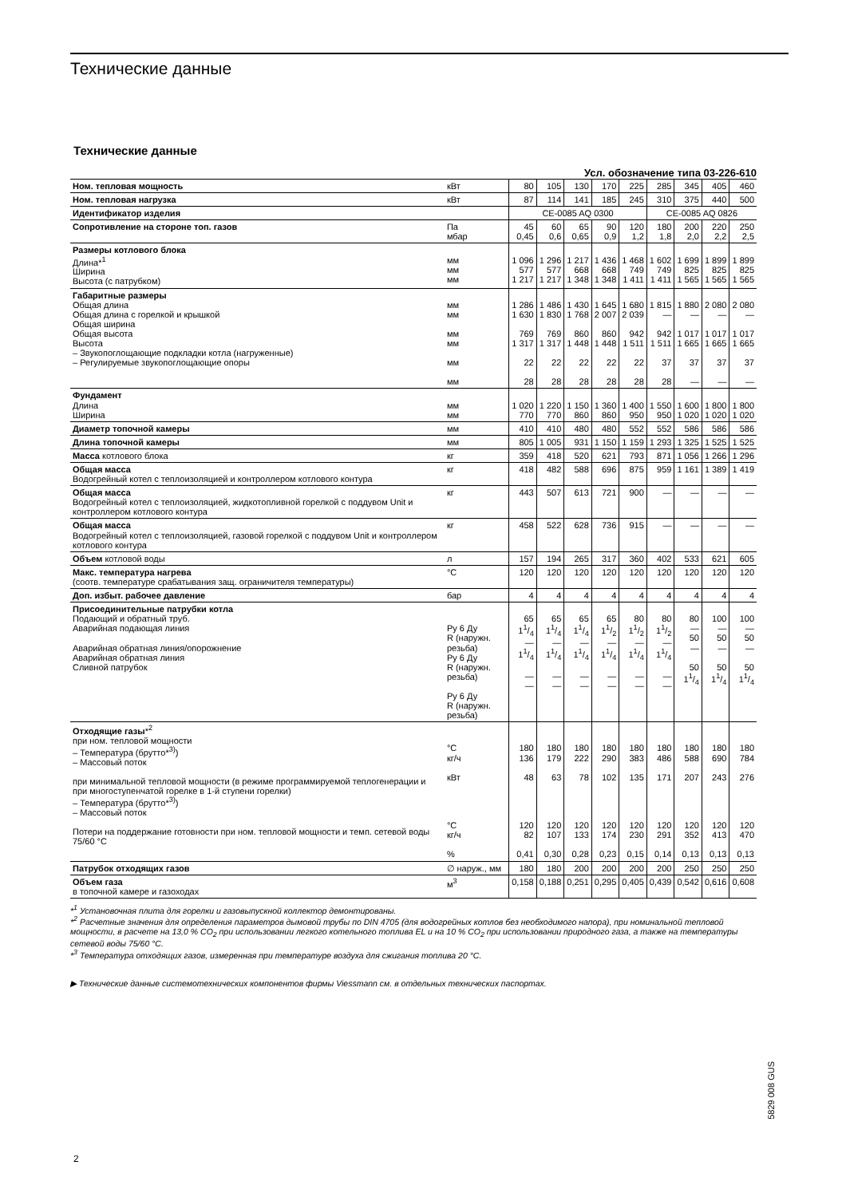Технические данные
Технические данные
Усл. обозначение типа 03-226-610
| Ном. тепловая мощность | кВт | 80 | 105 | 130 | 170 | 225 | 285 | 345 | 405 | 460 |
| Ном. тепловая нагрузка | кВт | 87 | 114 | 141 | 185 | 245 | 310 | 375 | 440 | 500 |
| Идентификатор изделия | | CE-0085 AQ 0300 | | | | | CE-0085 AQ 0826 | | | |
| Сопротивление на стороне топ. газов | Па мбар | 45 0,45 | 60 0,6 | 65 0,65 | 90 0,9 | 120 1,2 | 180 1,8 | 200 2,0 | 220 2,2 | 250 2,5 |
| Размеры котлового блока Длина*<sup>1</sup> Ширина Высота (с патрубком) | мм мм мм | 1 096 577 1 217 | 1 296 577 1 217 | 1 217 668 1 348 | 1 436 668 1 348 | 1 468 749 1 411 | 1 602 749 1 411 | 1 699 825 1 565 | 1 899 825 1 565 | 1 899 825 1 565 |
| Габаритные размеры Общая длина Общая длина с горелкой и крышкой Общая ширина Общая высота Высота – Звукопоглощающие подкладки котла (нагруженные) – Регулируемые звукопоглощающие опоры | мм мм мм мм мм мм | 1 286 1 630 769 1 317 22 28 | 1 486 1 830 769 1 317 22 28 | 1 430 1 768 860 1 448 22 28 | 1 645 2 007 860 1 448 22 28 | 1 680 2 039 942 1 511 22 28 | 1 815 — 942 1 511 37 28 | 1 880 — 1 017 1 665 37 — | 2 080 — 1 017 1 665 37 — | 2 080 — 1 017 1 665 37 — |
| Фундамент Длина Ширина | мм мм | 1 020 770 | 1 220 770 | 1 150 860 | 1 360 860 | 1 400 950 | 1 550 950 | 1 600 1 020 | 1 800 1 020 | 1 800 1 020 |
| Диаметр топочной камеры | мм | 410 | 410 | 480 | 480 | 552 | 552 | 586 | 586 | 586 |
| Длина топочной камеры | мм | 805 | 1 005 | 931 | 1 150 | 1 159 | 1 293 | 1 325 | 1 525 | 1 525 |
| Масса котлового блока | кг | 359 | 418 | 520 | 621 | 793 | 871 | 1 056 | 1 266 | 1 296 |
| Общая масса Водогрейный котел с теплоизоляцией и контроллером котлового контура | кг | 418 | 482 | 588 | 696 | 875 | 959 | 1 161 | 1 389 | 1 419 |
| Общая масса Водогрейный котел с теплоизоляцией, жидкотопливной горелкой с поддувом Unit и контроллером котлового контура | кг | 443 | 507 | 613 | 721 | 900 | — | — | — | — |
| Общая масса Водогрейный котел с теплоизоляцией, газовой горелкой с поддувом Unit и контроллером котлового контура | кг | 458 | 522 | 628 | 736 | 915 | — | — | — | — |
| Объем котловой воды | л | 157 | 194 | 265 | 317 | 360 | 402 | 533 | 621 | 605 |
| Макс. температура нагрева (соотв. температуре срабатывания защ. ограничителя температуры) | °C | 120 | 120 | 120 | 120 | 120 | 120 | 120 | 120 | 120 |
| Доп. избыт. рабочее давление | бар | 4 | 4 | 4 | 4 | 4 | 4 | 4 | 4 | 4 |
| Присоединительные патрубки котла Подающий и обратный труб. Аварийная подающая линия Аварийная обратная линия/опорожнение Аварийная обратная линия Сливной патрубок | Ру 6 Ду R (наружн. резьба) Ру 6 Ду R (наружн. резьба) Ру 6 Ду R (наружн. резьба) | 65 11/4 — 11/4 — — | 65 11/4 — 11/4 — — | 65 11/4 — 11/4 — — | 65 11/2 — 11/4 — — | 80 11/2 — 11/4 — — | 80 11/2 — 11/4 — — | 80 — 50 — 50 11/4 | 100 — 50 — 50 11/4 | 100 — 50 — 50 11/4 |
| Отходящие газы *<sup>2</sup> при ном. тепловой мощности – Температура (брутто*<sup>3)</sup>) – Массовый поток при минимальной тепловой мощности (в режиме программируемой теплогенерации и при многоступенчатой горелке в 1-й ступени горелки) – Температура (брутто*<sup>3)</sup>) – Массовый поток Потери на поддержание готовности при ном. тепловой мощности и темп. сетевой воды 75/60 °C | °C кг/ч кВт °C кг/ч % | 180 136 48 120 82 0,41 | 180 179 63 120 107 0,30 | 180 222 78 120 133 0,28 | 180 290 102 120 174 0,23 | 180 383 135 120 230 0,15 | 180 486 171 120 291 0,14 | 180 588 207 120 352 0,13 | 180 690 243 120 413 0,13 | 180 784 276 120 470 0,13 |
| Патрубок отходящих газов | ∅ наруж., мм | 180 | 180 | 200 | 200 | 200 | 200 | 250 | 250 | 250 |
| Объем газа в топочной камере и газоходах | м<sup>3</sup> | 0,158 | 0,188 | 0,251 | 0,295 | 0,405 | 0,439 | 0,542 | 0,616 | 0,608 |
*<sup>1</sup> Установочная плита для горелки и газовыпускной коллектор демонтированы.
*<sup>2</sup> Расчетные значения для определения параметров дымовой трубы по DIN 4705 (для водогрейных котлов без необходимого напора), при номинальной тепловой мощности, в расчете на 13,0 % CO<sub>2</sub> при использовании легкого котельного топлива EL и на 10 % CO<sub>2</sub> при использовании природного газа, а также на температуры сетевой воды 75/60 °C.
*<sup>3</sup> Температура отходящих газов, измеренная при температуре воздуха для сжигания топлива 20 °C.
▶ Технические данные системотехнических компонентов фирмы Viessmann см. в отдельных технических паспортах.
5829 008 GUS
2